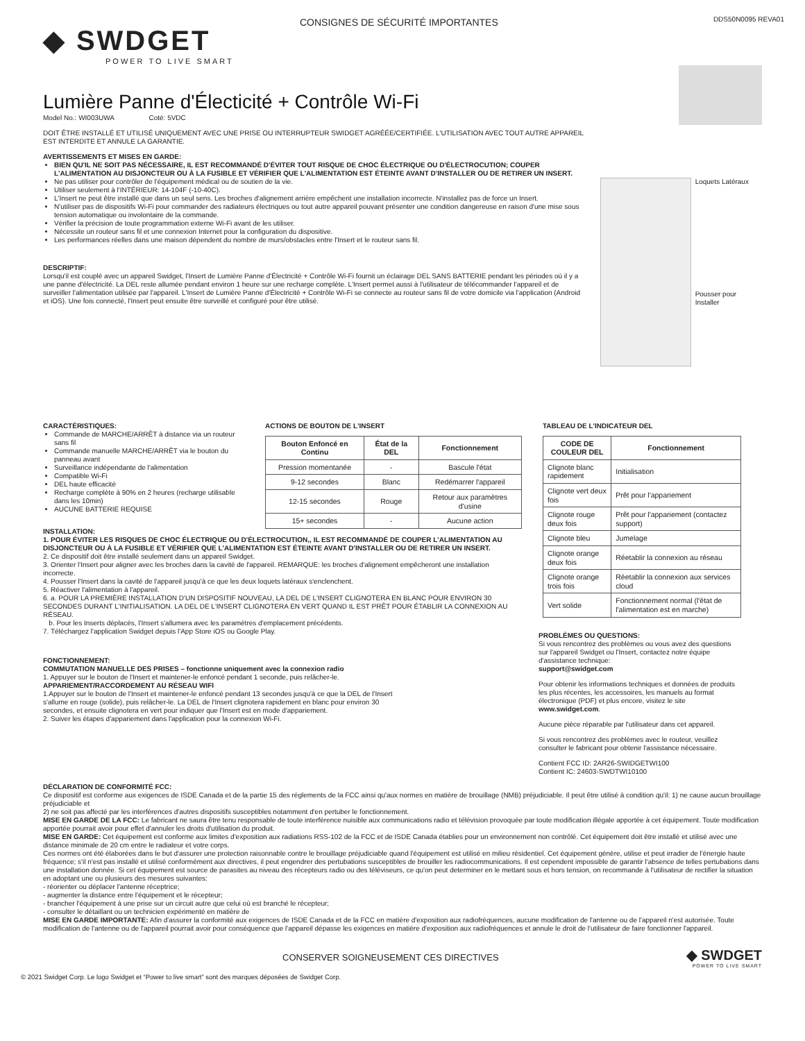DDS50N0095 REVA01
◆ SWDGET
POWER TO LIVE SMART
CONSIGNES DE SÉCURITÉ IMPORTANTES
Lumière Panne d'Électicité + Contrôle Wi-Fi
Model No.: WI003UWA Coté: 5VDC
DOIT ÊTRE INSTALLÉ ET UTILISÉ UNIQUEMENT AVEC UNE PRISE OU INTERRUPTEUR SWIDGET AGRÉÉE/CERTIFIÉE. L'UTILISATION AVEC TOUT AUTRE APPAREIL EST INTERDITE ET ANNULE LA GARANTIE.
AVERTISSEMENTS ET MISES EN GARDE:
BIEN QU'IL NE SOIT PAS NÉCESSAIRE, IL EST RECOMMANDÉ D'ÉVITER TOUT RISQUE DE CHOC ÉLECTRIQUE OU D'ÉLECTROCUTION; COUPER L'ALIMENTATION AU DISJONCTEUR OU À LA FUSIBLE ET VÉRIFIER QUE L'ALIMENTATION EST ÉTEINTE AVANT D'INSTALLER OU DE RETIRER UN INSERT.
Ne pas utiliser pour contrôler de l'équipement médical ou de soutien de la vie.
Utiliser seulement à l'INTÉRIEUR: 14-104F (-10-40C).
L'Insert ne peut être installé que dans un seul sens. Les broches d'alignement arrière empêchent une installation incorrecte. N'installez pas de force un Insert.
N'utiliser pas de dispositifs Wi-Fi pour commander des radiateurs électriques ou tout autre appareil pouvant présenter une condition dangereuse en raison d'une mise sous tension automatique ou involontaire de la commande.
Vérifier la précision de toute programmation externe Wi-Fi avant de les utiliser.
Nécessite un routeur sans fil et une connexion Internet pour la configuration du dispositive.
Les performances réelles dans une maison dépendent du nombre de murs/obstacles entre l'Insert et le routeur sans fil.
DESCRIPTIF:
Lorsqu'il est couplé avec un appareil Swidget, l'Insert de Lumière Panne d'Électricité + Contrôle Wi-Fi fournit un éclairage DEL SANS BATTERIE pendant les périodes où il y a une panne d'électricité. La DEL reste allumée pendant environ 1 heure sur une recharge complète. L'Insert permet aussi à l'utilisateur de télécommander l'appareil et de surveiller l'alimentation utilisée par l'appareil. L'Insert de Lumière Panne d'Électricité + Contrôle Wi-Fi se connecte au routeur sans fil de votre domicile via l'application (Android et iOS). Une fois connecté, l'Insert peut ensuite être surveillé et configuré pour être utilisé.
Loquets Latéraux
Pousser pour Installer
CARACTÉRISTIQUES:
Commande de MARCHE/ARRÊT à distance via un routeur sans fil
Commande manuelle MARCHE/ARRÊT via le bouton du panneau avant
Surveillance indépendante de l'alimentation
Compatible Wi-Fi
DEL haute efficacité
Recharge complète à 90% en 2 heures (recharge utilisable dans les 10min)
AUCUNE BATTERIE REQUISE
ACTIONS DE BOUTON DE L'INSERT
| Bouton Enfoncé en Continu | État de la DEL | Fonctionnement |
| --- | --- | --- |
| Pression momentanée | - | Bascule l'état |
| 9-12 secondes | Blanc | Redémarrer l'appareil |
| 12-15 secondes | Rouge | Retour aux paramètres d'usine |
| 15+ secondes | - | Aucune action |
TABLEAU DE L'INDICATEUR DEL
| CODE DE COULEUR DEL | Fonctionnement |
| --- | --- |
| Clignote blanc rapidement | Initialisation |
| Clignote vert deux fois | Prêt pour l'appariement |
| Clignote rouge deux fois | Prêt pour l'appariement (contactez support) |
| Clignote bleu | Jumelage |
| Clignote orange deux fois | Réetablir la connexion au réseau |
| Clignote orange trois fois | Réetablir la connexion aux services cloud |
| Vert solide | Fonctionnement normal (l'état de l'alimentation est en marche) |
INSTALLATION:
1. POUR ÉVITER LES RISQUES DE CHOC ÉLECTRIQUE OU D'ÉLECTROCUTION,, IL EST RECOMMANDÉ DE COUPER L'ALIMENTATION AU DISJONCTEUR OU À LA FUSIBLE ET VÉRIFIER QUE L'ALIMENTATION EST ÉTEINTE AVANT D'INSTALLER OU DE RETIRER UN INSERT.
2. Ce dispositif doit être installé seulement dans un appareil Swidget.
3. Orienter l'Insert pour aligner avec les broches dans la cavité de l'appareil. REMARQUE: les broches d'alignement empêcheront une installation incorrecte.
4. Pousser l'Insert dans la cavité de l'appareil jusqu'à ce que les deux loquets latéraux s'enclenchent.
5. Réactiver l'alimentation à l'appareil.
6. a. POUR LA PREMIÈRE INSTALLATION D'UN DISPOSITIF NOUVEAU, LA DEL DE L'INSERT CLIGNOTERA EN BLANC POUR ENVIRON 30 SECONDES DURANT L'INITIALISATION. LA DEL DE L'INSERT CLIGNOTERA EN VERT QUAND IL EST PRÊT POUR ÉTABLIR LA CONNEXION AU RÉSEAU.
b. Pour les Inserts déplacés, l'Insert s'allumera avec les paramètres d'emplacement précédents.
7. Téléchargez l'application Swidget depuis l'App Store iOS ou Google Play.
FONCTIONNEMENT:
COMMUTATION MANUELLE DES PRISES – fonctionne uniquement avec la connexion radio
1. Appuyer sur le bouton de l'Insert et maintener-le enfoncé pendant 1 seconde, puis relâcher-le.
APPARIEMENT/RACCORDEMENT AU RÉSEAU WIFI
1.Appuyer sur le bouton de l'Insert et maintener-le enfoncé pendant 13 secondes jusqu'à ce que la DEL de l'Insert s'allume en rouge (solide), puis relâcher-le. La DEL de l'Insert clignotera rapidement en blanc pour environ 30 secondes, et ensuite clignotera en vert pour indiquer que l'Insert est en mode d'appariement.
2. Suiver les étapes d'appariement dans l'application pour la connexion Wi-Fi.
PROBLÈMES OU QUESTIONS:
Si vous rencontrez des problèmes ou vous avez des questions sur l'appareil Swidget ou l'Insert, contactez notre équipe d'assistance technique:
support@swidget.com
Pour obtenir les informations techniques et données de produits les plus récentes, les accessoires, les manuels au format électronique (PDF) et plus encore, visitez le site www.swidget.com.
Aucune pièce réparable par l'utilisateur dans cet appareil.
Si vous rencontrez des problèmes avec le routeur, veuillez consulter le fabricant pour obtenir l'assistance nécessaire.
Contient FCC ID: 2AR26-SWIDGETWI100
Contient IC: 24603-SWDTWI10100
DÉCLARATION DE CONFORMITÉ FCC:
Ce dispositif est conforme aux exigences de ISDE Canada et de la partie 15 des réglements de la FCC ainsi qu'aux normes en matière de brouillage (NMB) préjudiciable. Il peut être utilisé à condition qu'il: 1) ne cause aucun brouillage préjudiciable et
2) ne soit pas affecté par les interférences d'autres dispositifs susceptibles notamment d'en pertuber le fonctionnement.
MISE EN GARDE DE LA FCC: Le fabricant ne saura être tenu responsable de toute interférence nuisible aux communications radio et télévision provoquée par toute modification illégale apportée à cet équipement. Toute modification apportée pourrait avoir pour effet d'annuler les droits d'utilisation du produit.
MISE EN GARDE: Cet équipement est conforme aux limites d'exposition aux radiations RSS-102 de la FCC et de ISDE Canada établies pour un environnement non contrôlé. Cet équipement doit être installé et utilisé avec une distance minimale de 20 cm entre le radiateur et votre corps.
Ces normes ont été élaborées dans le but d'assurer une protection raisonnable contre le brouillage préjudiciable quand l'équipement est utilisé en milieu résidentiel. Cet équipement génère, utilise et peut irradier de l'énergie haute fréquence; s'il n'est pas installé et utilisé conformément aux directives, il peut engendrer des pertubations susceptibles de brouiller les radiocommunications. Il est cependent impossible de garantir l'absence de telles pertubations dans une installation donnée. Si cet équipement est source de parasites au niveau des récepteurs radio ou des téléviseurs, ce qu'on peut determiner en le mettant sous et hors tension, on recommande à l'utilisateur de rectifier la situation en adoptant une ou plusieurs des mesures suivantes:
- réorienter ou déplacer l'antenne réceptrice;
- augmenter la distance entre l'équipement et le récepteur;
- brancher l'équipement à une prise sur un circuit autre que celui où est branché le récepteur;
- consulter le détaillant ou un technicien expérimenté en matière de
MISE EN GARDE IMPORTANTE: Afin d'assurer la conformité aux exigences de ISDE Canada et de la FCC en matière d'exposition aux radiofréquences, aucune modification de l'antenne ou de l'appareil n'est autorisée. Toute modification de l'antenne ou de l'appareil pourrait avoir pour conséquence que l'appareil dépasse les exigences en matière d'exposition aux radiofréquences et annule le droit de l'utilisateur de faire fonctionner l'appareil.
CONSERVER SOIGNEUSEMENT CES DIRECTIVES
◆ SWDGET
POWER TO LIVE SMART
© 2021 Swidget Corp. Le logo Swidget et “Power to live smart” sont des marques déposées de Swidget Corp.